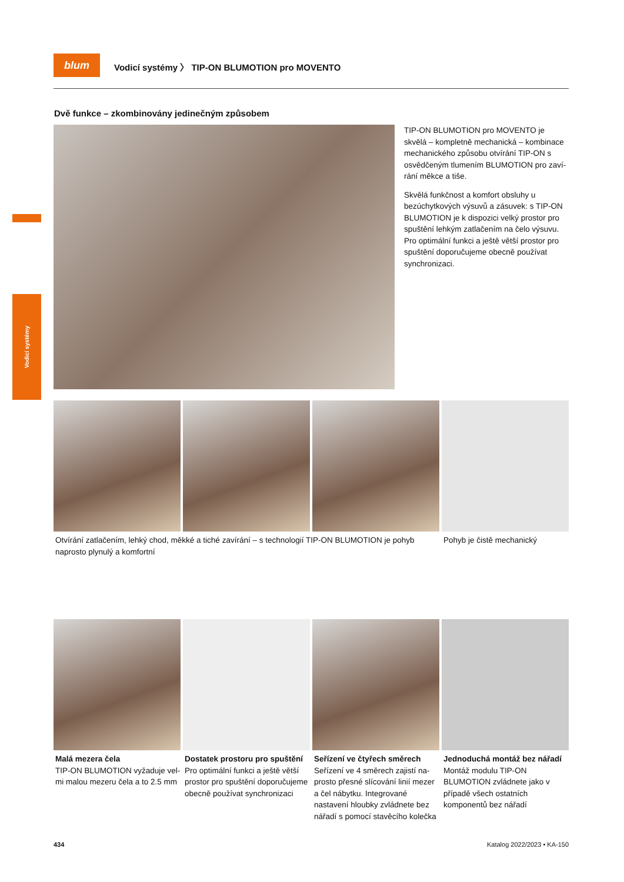Vodicí systémy
blum
Vodicí systémy 〉 TIP-ON BLUMOTION pro MOVENTO
Dvě funkce – zkombinovány jedinečným způsobem
TIP-ON BLUMOTION pro MOVENTO je skvělá – kompletně mechanická – kombinace mechanického způsobu otvírání TIP-ON s osvědčeným tlumením BLUMOTION pro zaví-rání měkce a tiše.
Skvělá funkčnost a komfort obsluhy u bezúchytkových výsuvů a zásuvek: s TIP-ON BLUMOTION je k dispozici velký prostor pro spuštění lehkým zatlačením na čelo výsuvu. Pro optimální funkci a ještě větší prostor pro spuštění doporučujeme obecně používat synchronizaci.
Otvírání zatlačením, lehký chod, měkké a tiché zavírání – s technologií TIP-ON BLUMOTION je pohyb naprosto plynulý a komfortní
Pohyb je čistě mechanický
Malá mezera čela
TIP-ON BLUMOTION vyžaduje vel-mi malou mezeru čela a to 2.5 mm
Dostatek prostoru pro spuštění
Pro optimální funkci a ještě větší prostor pro spuštění doporučujeme obecně používat synchronizaci
Seřízení ve čtyřech směrech
Seřízení ve 4 směrech zajistí na-prosto přesné slícování linií mezer a čel nábytku. Integrované nastavení hloubky zvládnete bez nářadí s pomocí stavěcího kolečka
Jednoduchá montáž bez nářadí
Montáž modulu TIP-ON BLUMOTION zvládnete jako v případě všech ostatních komponentů bez nářadí
434 Katalog 2022/2023 • KA-150